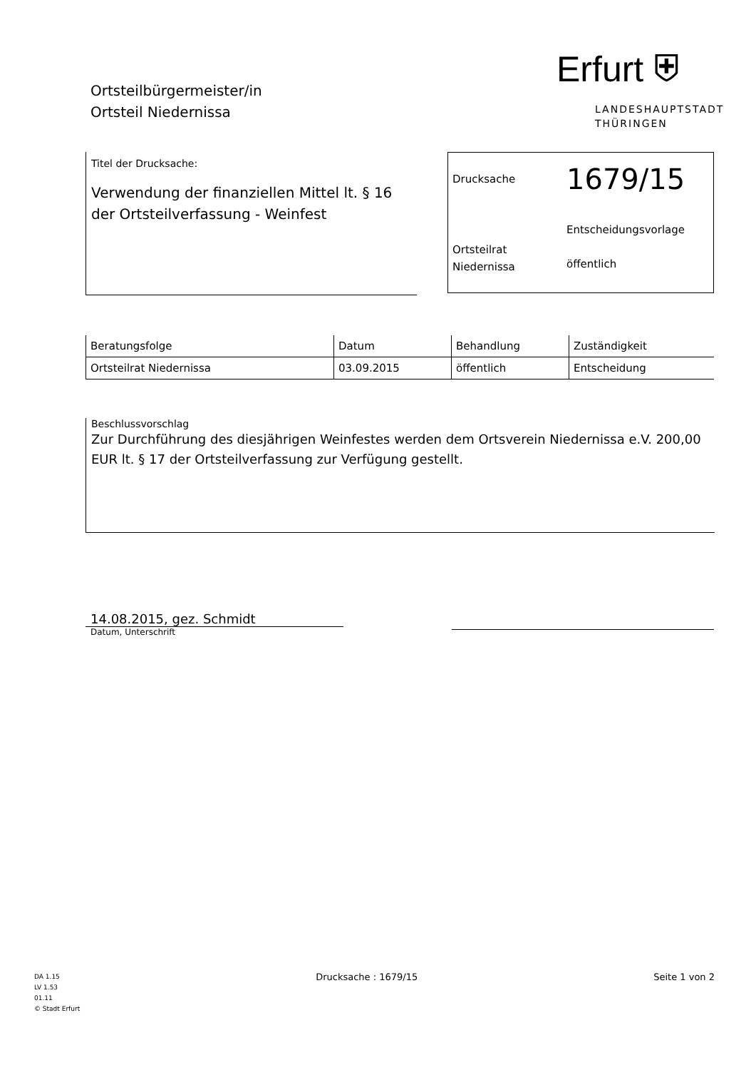Ortsteilbürgermeister/in
Ortsteil Niedernissa
Erfurt ⛨
LANDESHAUPTSTADT
THÜRINGEN
Titel der Drucksache:
Verwendung der finanziellen Mittel lt. § 16 der Ortsteilverfassung - Weinfest
Drucksache
1679/15
Ortsteilrat
Niedernissa
Entscheidungsvorlage
öffentlich
| Beratungsfolge | Datum | Behandlung | Zuständigkeit |
| --- | --- | --- | --- |
| Ortsteilrat Niedernissa | 03.09.2015 | öffentlich | Entscheidung |
Beschlussvorschlag
Zur Durchführung des diesjährigen Weinfestes werden dem Ortsverein Niedernissa e.V. 200,00 EUR lt. § 17 der Ortsteilverfassung zur Verfügung gestellt.
14.08.2015, gez. Schmidt
Datum, Unterschrift
DA 1.15
LV 1.53
01.11
© Stadt Erfurt
Drucksache : 1679/15 Seite 1 von 2